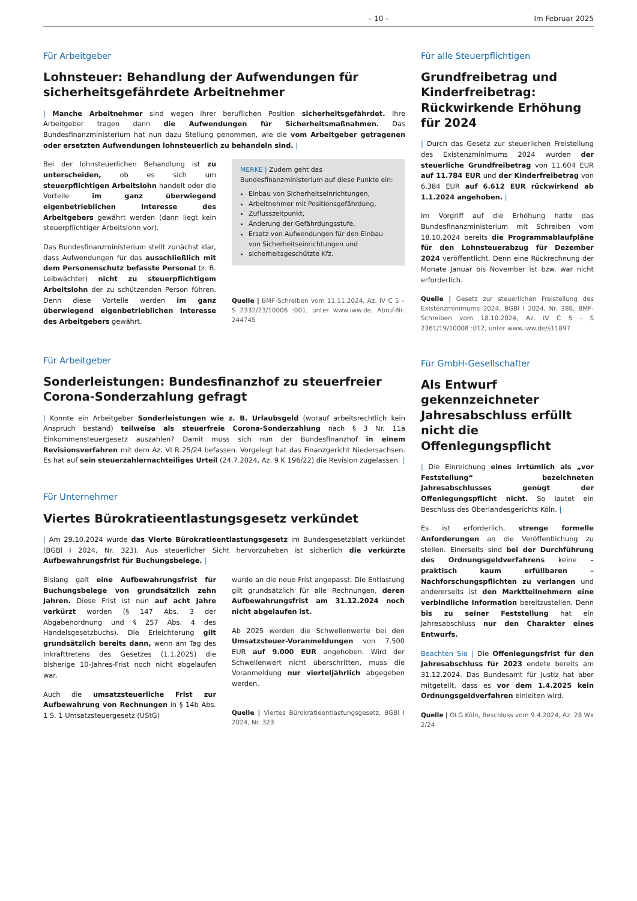– 10 – Im Februar 2025
Für Arbeitgeber
Lohnsteuer: Behandlung der Aufwendungen für sicherheitsgefährdete Arbeitnehmer
| Manche Arbeitnehmer sind wegen ihrer beruflichen Position sicherheitsgefährdet. Ihre Arbeitgeber tragen dann die Aufwendungen für Sicherheitsmaßnahmen. Das Bundesfinanzministerium hat nun dazu Stellung genommen, wie die vom Arbeitgeber getragenen oder ersetzten Aufwendungen lohnsteuerlich zu behandeln sind. |
Bei der lohnsteuerlichen Behandlung ist zu unterscheiden, ob es sich um steuerpflichtigen Arbeitslohn handelt oder die Vorteile im ganz überwiegend eigenbetrieblichen Interesse des Arbeitgebers gewährt werden (dann liegt kein steuerpflichtiger Arbeitslohn vor).
Das Bundesfinanzministerium stellt zunächst klar, dass Aufwendungen für das ausschließlich mit dem Personenschutz befasste Personal (z. B. Leibwächter) nicht zu steuerpflichtigem Arbeitslohn der zu schützenden Person führen. Denn diese Vorteile werden im ganz überwiegend eigenbetrieblichen Interesse des Arbeitgebers gewährt.
MERKE | Zudem geht das Bundesfinanzministerium auf diese Punkte ein:
Einbau von Sicherheitseinrichtungen,
Arbeitnehmer mit Positionsgefährdung,
Zuflusszeitpunkt,
Änderung der Gefährdungsstufe,
Ersatz von Aufwendungen für den Einbau von Sicherheitseinrichtungen und
sicherheitsgeschützte Kfz.
Quelle | BMF-Schreiben vom 11.11.2024, Az. IV C 5 – S 2332/23/10006 :001, unter www.iww.de, Abruf-Nr. 244745
Für Arbeitgeber
Sonderleistungen: Bundesfinanzhof zu steuerfreier Corona-Sonderzahlung gefragt
| Konnte ein Arbeitgeber Sonderleistungen wie z. B. Urlaubsgeld (worauf arbeitsrechtlich kein Anspruch bestand) teilweise als steuerfreie Corona-Sonderzahlung nach § 3 Nr. 11a Einkommensteuergesetz auszahlen? Damit muss sich nun der Bundesfinanzhof in einem Revisionsverfahren mit dem Az. VI R 25/24 befassen. Vorgelegt hat das Finanzgericht Niedersachsen. Es hat auf sein steuerzahlernachteiliges Urteil (24.7.2024, Az. 9 K 196/22) die Revision zugelassen. |
Für Unternehmer
Viertes Bürokratieentlastungsgesetz verkündet
| Am 29.10.2024 wurde das Vierte Bürokratieentlastungsgesetz im Bundesgesetzblatt verkündet (BGBl I 2024, Nr. 323). Aus steuerlicher Sicht hervorzuheben ist sicherlich die verkürzte Aufbewahrungsfrist für Buchungsbelege. |
Bislang galt eine Aufbewahrungsfrist für Buchungsbelege von grundsätzlich zehn Jahren. Diese Frist ist nun auf acht Jahre verkürzt worden (§ 147 Abs. 3 der Abgabenordnung und § 257 Abs. 4 des Handelsgesetzbuchs). Die Erleichterung gilt grundsätzlich bereits dann, wenn am Tag des Inkrafttretens des Gesetzes (1.1.2025) die bisherige 10-Jahres-Frist noch nicht abgelaufen war.
Auch die umsatzsteuerliche Frist zur Aufbewahrung von Rechnungen in § 14b Abs. 1 S. 1 Umsatzsteuergesetz (UStG)
wurde an die neue Frist angepasst. Die Entlastung gilt grundsätzlich für alle Rechnungen, deren Aufbewahrungsfrist am 31.12.2024 noch nicht abgelaufen ist.
Ab 2025 werden die Schwellenwerte bei den Umsatzsteuer-Voranmeldungen von 7.500 EUR auf 9.000 EUR angehoben. Wird der Schwellenwert nicht überschritten, muss die Voranmeldung nur vierteljährlich abgegeben werden.
Quelle | Viertes Bürokratieentlastungsgesetz, BGBl I 2024, Nr. 323
Für alle Steuerpflichtigen
Grundfreibetrag und Kinderfreibetrag: Rückwirkende Erhöhung für 2024
| Durch das Gesetz zur steuerlichen Freistellung des Existenzminimums 2024 wurden der steuerliche Grundfreibetrag von 11.604 EUR auf 11.784 EUR und der Kinderfreibetrag von 6.384 EUR auf 6.612 EUR rückwirkend ab 1.1.2024 angehoben. |
Im Vorgriff auf die Erhöhung hatte das Bundesfinanzministerium mit Schreiben vom 18.10.2024 bereits die Programmablaufpläne für den Lohnsteuerabzug für Dezember 2024 veröffentlicht. Denn eine Rückrechnung der Monate Januar bis November ist bzw. war nicht erforderlich.
Quelle | Gesetz zur steuerlichen Freistellung des Existenzminimums 2024, BGBl I 2024, Nr. 386; BMF-Schreiben vom 18.10.2024, Az. IV C 5 - S 2361/19/10008 :012, unter www.iww.de/s11897
Für GmbH-Gesellschafter
Als Entwurf gekennzeichneter Jahresabschluss erfüllt nicht die Offenlegungspflicht
| Die Einreichung eines irrtümlich als „vor Feststellung“ bezeichneten Jahresabschlusses genügt der Offenlegungspflicht nicht. So lautet ein Beschluss des Oberlandesgerichts Köln. |
Es ist erforderlich, strenge formelle Anforderungen an die Veröffentlichung zu stellen. Einerseits sind bei der Durchführung des Ordnungsgeldverfahrens keine – praktisch kaum erfüllbaren – Nachforschungspflichten zu verlangen und andererseits ist den Marktteilnehmern eine verbindliche Information bereitzustellen. Denn bis zu seiner Feststellung hat ein Jahresabschluss nur den Charakter eines Entwurfs.
Beachten Sie | Die Offenlegungsfrist für den Jahresabschluss für 2023 endete bereits am 31.12.2024. Das Bundesamt für Justiz hat aber mitgeteilt, dass es vor dem 1.4.2025 kein Ordnungsgeldverfahren einleiten wird.
Quelle | OLG Köln, Beschluss vom 9.4.2024, Az. 28 Wx 2/24